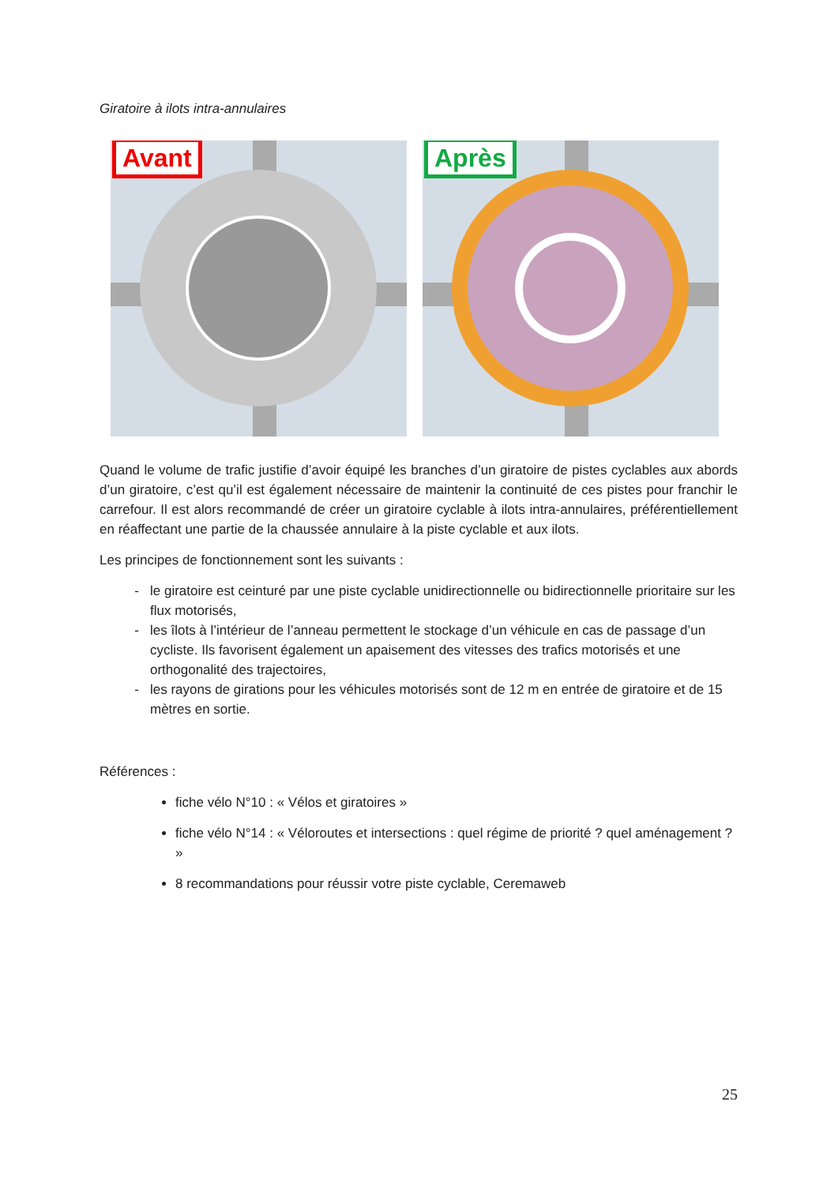Giratoire à ilots intra-annulaires
Avant
Après
Quand le volume de trafic justifie d’avoir équipé les branches d’un giratoire de pistes cyclables aux abords d’un giratoire, c’est qu’il est également nécessaire de maintenir la continuité de ces pistes pour franchir le carrefour. Il est alors recommandé de créer un giratoire cyclable à ilots intra-annulaires, préférentiellement en réaffectant une partie de la chaussée annulaire à la piste cyclable et aux ilots.
Les principes de fonctionnement sont les suivants :
le giratoire est ceinturé par une piste cyclable unidirectionnelle ou bidirectionnelle prioritaire sur les flux motorisés,
les îlots à l’intérieur de l’anneau permettent le stockage d’un véhicule en cas de passage d’un cycliste. Ils favorisent également un apaisement des vitesses des trafics motorisés et une orthogonalité des trajectoires,
les rayons de girations pour les véhicules motorisés sont de 12 m en entrée de giratoire et de 15 mètres en sortie.
Références :
fiche vélo N°10 : « Vélos et giratoires »
fiche vélo N°14 : « Véloroutes et intersections : quel régime de priorité ? quel aménagement ? »
8 recommandations pour réussir votre piste cyclable, Ceremaweb
25